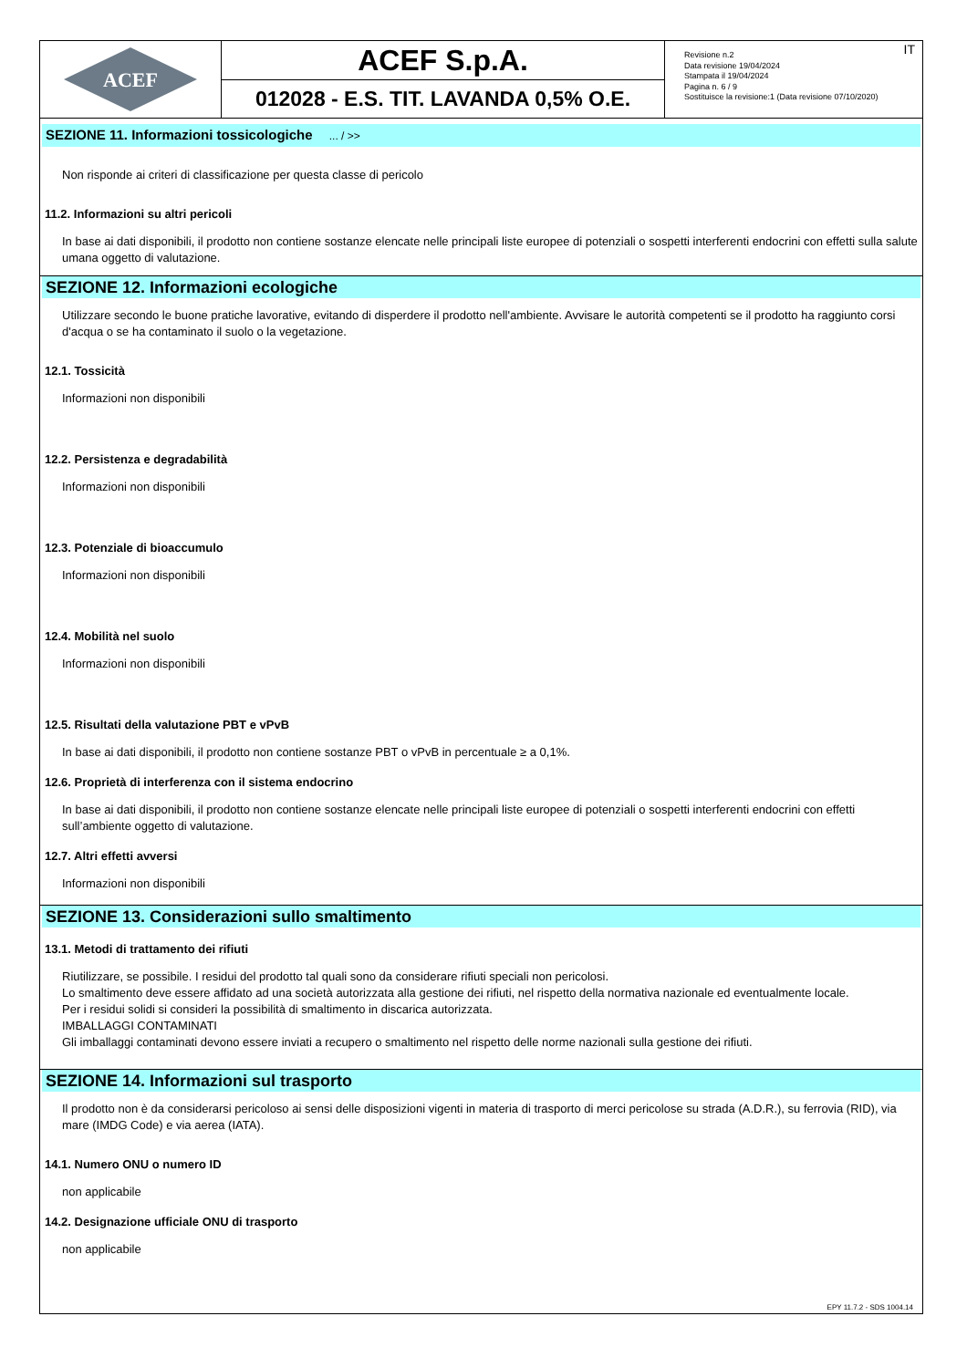ACEF
ACEF S.p.A.
012028 - E.S. TIT. LAVANDA 0,5% O.E.
Revisione n.2
Data revisione 19/04/2024
Stampata il 19/04/2024
Pagina n. 6 / 9
Sostituisce la revisione:1 (Data revisione 07/10/2020)
IT
SEZIONE 11. Informazioni tossicologiche ... / >>
Non risponde ai criteri di classificazione per questa classe di pericolo
11.2. Informazioni su altri pericoli
In base ai dati disponibili, il prodotto non contiene sostanze elencate nelle principali liste europee di potenziali o sospetti interferenti endocrini con effetti sulla salute umana oggetto di valutazione.
SEZIONE 12. Informazioni ecologiche
Utilizzare secondo le buone pratiche lavorative, evitando di disperdere il prodotto nell'ambiente. Avvisare le autorità competenti se il prodotto ha raggiunto corsi d'acqua o se ha contaminato il suolo o la vegetazione.
12.1. Tossicità
Informazioni non disponibili
12.2. Persistenza e degradabilità
Informazioni non disponibili
12.3. Potenziale di bioaccumulo
Informazioni non disponibili
12.4. Mobilità nel suolo
Informazioni non disponibili
12.5. Risultati della valutazione PBT e vPvB
In base ai dati disponibili, il prodotto non contiene sostanze PBT o vPvB in percentuale ≥ a 0,1%.
12.6. Proprietà di interferenza con il sistema endocrino
In base ai dati disponibili, il prodotto non contiene sostanze elencate nelle principali liste europee di potenziali o sospetti interferenti endocrini con effetti sull’ambiente oggetto di valutazione.
12.7. Altri effetti avversi
Informazioni non disponibili
SEZIONE 13. Considerazioni sullo smaltimento
13.1. Metodi di trattamento dei rifiuti
Riutilizzare, se possibile. I residui del prodotto tal quali sono da considerare rifiuti speciali non pericolosi.
Lo smaltimento deve essere affidato ad una società autorizzata alla gestione dei rifiuti, nel rispetto della normativa nazionale ed eventualmente locale.
Per i residui solidi si consideri la possibilità di smaltimento in discarica autorizzata.
IMBALLAGGI CONTAMINATI
Gli imballaggi contaminati devono essere inviati a recupero o smaltimento nel rispetto delle norme nazionali sulla gestione dei rifiuti.
SEZIONE 14. Informazioni sul trasporto
Il prodotto non è da considerarsi pericoloso ai sensi delle disposizioni vigenti in materia di trasporto di merci pericolose su strada (A.D.R.), su ferrovia (RID), via mare (IMDG Code) e via aerea (IATA).
14.1. Numero ONU o numero ID
non applicabile
14.2. Designazione ufficiale ONU di trasporto
non applicabile
EPY 11.7.2 - SDS 1004.14